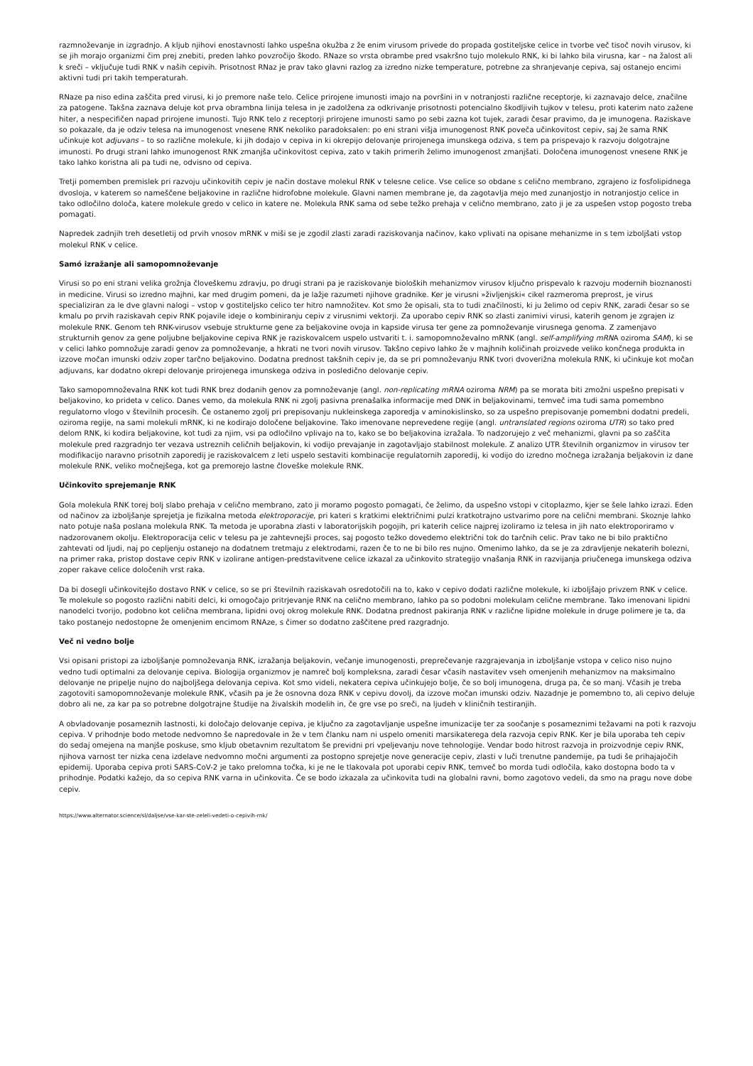razmnoževanje in izgradnjo. A kljub njihovi enostavnosti lahko uspešna okužba z že enim virusom privede do propada gostiteljske celice in tvorbe več tisoč novih virusov, ki se jih morajo organizmi čim prej znebiti, preden lahko povzročijo škodo. RNaze so vrsta obrambe pred vsakršno tujo molekulo RNK, ki bi lahko bila virusna, kar – na žalost ali k sreči – vključuje tudi RNK v naših cepivih. Prisotnost RNaz je prav tako glavni razlog za izredno nizke temperature, potrebne za shranjevanje cepiva, saj ostanejo encimi aktivni tudi pri takih temperaturah.
RNaze pa niso edina zaščita pred virusi, ki jo premore naše telo. Celice prirojene imunosti imajo na površini in v notranjosti različne receptorje, ki zaznavajo delce, značilne za patogene. Takšna zaznava deluje kot prva obrambna linija telesa in je zadolžena za odkrivanje prisotnosti potencialno škodljivih tujkov v telesu, proti katerim nato zažene hiter, a nespecifičen napad prirojene imunosti. Tujo RNK telo z receptorji prirojene imunosti samo po sebi zazna kot tujek, zaradi česar pravimo, da je imunogena. Raziskave so pokazale, da je odziv telesa na imunogenost vnesene RNK nekoliko paradoksalen: po eni strani višja imunogenost RNK poveča učinkovitost cepiv, saj že sama RNK učinkuje kot adjuvans – to so različne molekule, ki jih dodajo v cepiva in ki okrepijo delovanje prirojenega imunskega odziva, s tem pa prispevajo k razvoju dolgotrajne imunosti. Po drugi strani lahko imunogenost RNK zmanjša učinkovitost cepiva, zato v takih primerih želimo imunogenost zmanjšati. Določena imunogenost vnesene RNK je tako lahko koristna ali pa tudi ne, odvisno od cepiva.
Tretji pomemben premislek pri razvoju učinkovitih cepiv je način dostave molekul RNK v telesne celice. Vse celice so obdane s celično membrano, zgrajeno iz fosfolipidnega dvosloja, v katerem so nameščene beljakovine in različne hidrofobne molekule. Glavni namen membrane je, da zagotavlja mejo med zunanjostjo in notranjostjo celice in tako odločilno določa, katere molekule gredo v celico in katere ne. Molekula RNK sama od sebe težko prehaja v celično membrano, zato ji je za uspešen vstop pogosto treba pomagati.
Napredek zadnjih treh desetletij od prvih vnosov mRNK v miši se je zgodil zlasti zaradi raziskovanja načinov, kako vplivati na opisane mehanizme in s tem izboljšati vstop molekul RNK v celice.
Samó izražanje ali samopomnoževanje
Virusi so po eni strani velika grožnja človeškemu zdravju, po drugi strani pa je raziskovanje bioloških mehanizmov virusov ključno prispevalo k razvoju modernih bioznanosti in medicine. Virusi so izredno majhni, kar med drugim pomeni, da je lažje razumeti njihove gradnike. Ker je virusni »življenjski« cikel razmeroma preprost, je virus specializiran za le dve glavni nalogi – vstop v gostiteljsko celico ter hitro namnožitev. Kot smo že opisali, sta to tudi značilnosti, ki ju želimo od cepiv RNK, zaradi česar so se kmalu po prvih raziskavah cepiv RNK pojavile ideje o kombiniranju cepiv z virusnimi vektorji. Za uporabo cepiv RNK so zlasti zanimivi virusi, katerih genom je zgrajen iz molekule RNK. Genom teh RNK-virusov vsebuje strukturne gene za beljakovine ovoja in kapside virusa ter gene za pomnoževanje virusnega genoma. Z zamenjavo strukturnih genov za gene poljubne beljakovine cepiva RNK je raziskovalcem uspelo ustvariti t. i. samopomnoževalno mRNK (angl. self-amplifying mRNA oziroma SAM), ki se v celici lahko pomnožuje zaradi genov za pomnoževanje, a hkrati ne tvori novih virusov. Takšno cepivo lahko že v majhnih količinah proizvede veliko končnega produkta in izzove močan imunski odziv zoper tarčno beljakovino. Dodatna prednost takšnih cepiv je, da se pri pomnoževanju RNK tvori dvoverižna molekula RNK, ki učinkuje kot močan adjuvans, kar dodatno okrepi delovanje prirojenega imunskega odziva in posledično delovanje cepiv.
Tako samopomnoževalna RNK kot tudi RNK brez dodanih genov za pomnoževanje (angl. non-replicating mRNA oziroma NRM) pa se morata biti zmožni uspešno prepisati v beljakovino, ko prideta v celico. Danes vemo, da molekula RNK ni zgolj pasivna prenašalka informacije med DNK in beljakovinami, temveč ima tudi sama pomembno regulatorno vlogo v številnih procesih. Če ostanemo zgolj pri prepisovanju nukleinskega zaporedja v aminokislinsko, so za uspešno prepisovanje pomembni dodatni predeli, oziroma regije, na sami molekuli mRNK, ki ne kodirajo določene beljakovine. Tako imenovane neprevedene regije (angl. untranslated regions oziroma UTR) so tako pred delom RNK, ki kodira beljakovine, kot tudi za njim, vsi pa odločilno vplivajo na to, kako se bo beljakovina izražala. To nadzorujejo z več mehanizmi, glavni pa so zaščita molekule pred razgradnjo ter vezava ustreznih celičnih beljakovin, ki vodijo prevajanje in zagotavljajo stabilnost molekule. Z analizo UTR številnih organizmov in virusov ter modifikacijo naravno prisotnih zaporedij je raziskovalcem z leti uspelo sestaviti kombinacije regulatornih zaporedij, ki vodijo do izredno močnega izražanja beljakovin iz dane molekule RNK, veliko močnejšega, kot ga premorejo lastne človeške molekule RNK.
Učinkovito sprejemanje RNK
Gola molekula RNK torej bolj slabo prehaja v celično membrano, zato ji moramo pogosto pomagati, če želimo, da uspešno vstopi v citoplazmo, kjer se šele lahko izrazi. Eden od načinov za izboljšanje sprejetja je fizikalna metoda elektroporacije, pri kateri s kratkimi električnimi pulzi kratkotrajno ustvarimo pore na celični membrani. Skoznje lahko nato potuje naša poslana molekula RNK. Ta metoda je uporabna zlasti v laboratorijskih pogojih, pri katerih celice najprej izoliramo iz telesa in jih nato elektroporiramo v nadzorovanem okolju. Elektroporacija celic v telesu pa je zahtevnejši proces, saj pogosto težko dovedemo električni tok do tarčnih celic. Prav tako ne bi bilo praktično zahtevati od ljudi, naj po cepljenju ostanejo na dodatnem tretmaju z elektrodami, razen če to ne bi bilo res nujno. Omenimo lahko, da se je za zdravljenje nekaterih bolezni, na primer raka, pristop dostave cepiv RNK v izolirane antigen-predstavitvene celice izkazal za učinkovito strategijo vnašanja RNK in razvijanja priučenega imunskega odziva zoper rakave celice določenih vrst raka.
Da bi dosegli učinkovitejšo dostavo RNK v celice, so se pri številnih raziskavah osredotočili na to, kako v cepivo dodati različne molekule, ki izboljšajo privzem RNK v celice. Te molekule so pogosto različni nabiti delci, ki omogočajo pritrjevanje RNK na celično membrano, lahko pa so podobni molekulam celične membrane. Tako imenovani lipidni nanodelci tvorijo, podobno kot celična membrana, lipidni ovoj okrog molekule RNK. Dodatna prednost pakiranja RNK v različne lipidne molekule in druge polimere je ta, da tako postanejo nedostopne že omenjenim encimom RNAze, s čimer so dodatno zaščitene pred razgradnjo.
Več ni vedno bolje
Vsi opisani pristopi za izboljšanje pomnoževanja RNK, izražanja beljakovin, večanje imunogenosti, preprečevanje razgrajevanja in izboljšanje vstopa v celico niso nujno vedno tudi optimalni za delovanje cepiva. Biologija organizmov je namreč bolj kompleksna, zaradi česar včasih nastavitev vseh omenjenih mehanizmov na maksimalno delovanje ne pripelje nujno do najboljšega delovanja cepiva. Kot smo videli, nekatera cepiva učinkujejo bolje, če so bolj imunogena, druga pa, če so manj. Včasih je treba zagotoviti samopomnoževanje molekule RNK, včasih pa je že osnovna doza RNK v cepivu dovolj, da izzove močan imunski odziv. Nazadnje je pomembno to, ali cepivo deluje dobro ali ne, za kar pa so potrebne dolgotrajne študije na živalskih modelih in, če gre vse po sreči, na ljudeh v kliničnih testiranjih.
A obvladovanje posameznih lastnosti, ki določajo delovanje cepiva, je ključno za zagotavljanje uspešne imunizacije ter za soočanje s posameznimi težavami na poti k razvoju cepiva. V prihodnje bodo metode nedvomno še napredovale in že v tem članku nam ni uspelo omeniti marsikaterega dela razvoja cepiv RNK. Ker je bila uporaba teh cepiv do sedaj omejena na manjše poskuse, smo kljub obetavnim rezultatom še previdni pri vpeljevanju nove tehnologije. Vendar bodo hitrost razvoja in proizvodnje cepiv RNK, njihova varnost ter nizka cena izdelave nedvomno močni argumenti za postopno sprejetje nove generacije cepiv, zlasti v luči trenutne pandemije, pa tudi še prihajajočih epidemij. Uporaba cepiva proti SARS-CoV-2 je tako prelomna točka, ki je ne le tlakovala pot uporabi cepiv RNK, temveč bo morda tudi odločila, kako dostopna bodo ta v prihodnje. Podatki kažejo, da so cepiva RNK varna in učinkovita. Če se bodo izkazala za učinkovita tudi na globalni ravni, bomo zagotovo vedeli, da smo na pragu nove dobe cepiv.
https://www.alternator.science/sl/daljse/vse-kar-ste-zeleli-vedeti-o-cepivih-rnk/